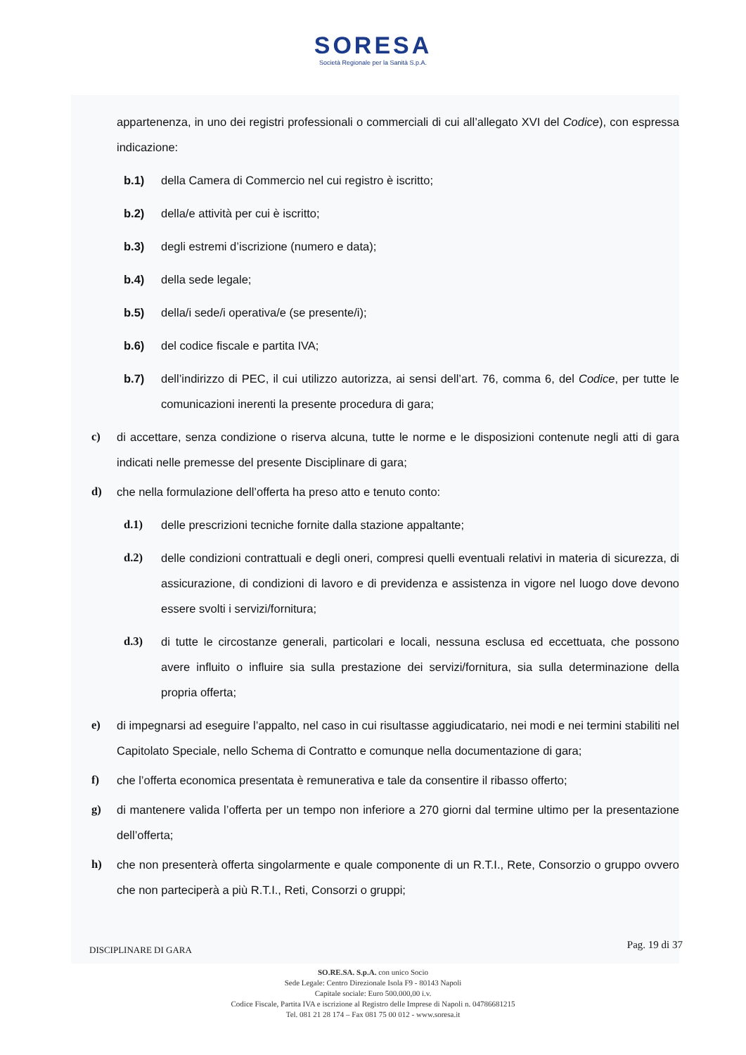SORESA
Società Regionale per la Sanità S.p.A.
appartenenza, in uno dei registri professionali o commerciali di cui all’allegato XVI del Codice), con espressa indicazione:
b.1) della Camera di Commercio nel cui registro è iscritto;
b.2) della/e attività per cui è iscritto;
b.3) degli estremi d’iscrizione (numero e data);
b.4) della sede legale;
b.5) della/i sede/i operativa/e (se presente/i);
b.6) del codice fiscale e partita IVA;
b.7) dell’indirizzo di PEC, il cui utilizzo autorizza, ai sensi dell’art. 76, comma 6, del Codice, per tutte le comunicazioni inerenti la presente procedura di gara;
c) di accettare, senza condizione o riserva alcuna, tutte le norme e le disposizioni contenute negli atti di gara indicati nelle premesse del presente Disciplinare di gara;
d) che nella formulazione dell’offerta ha preso atto e tenuto conto:
d.1) delle prescrizioni tecniche fornite dalla stazione appaltante;
d.2) delle condizioni contrattuali e degli oneri, compresi quelli eventuali relativi in materia di sicurezza, di assicurazione, di condizioni di lavoro e di previdenza e assistenza in vigore nel luogo dove devono essere svolti i servizi/fornitura;
d.3) di tutte le circostanze generali, particolari e locali, nessuna esclusa ed eccettuata, che possono avere influito o influire sia sulla prestazione dei servizi/fornitura, sia sulla determinazione della propria offerta;
e) di impegnarsi ad eseguire l’appalto, nel caso in cui risultasse aggiudicatario, nei modi e nei termini stabiliti nel Capitolato Speciale, nello Schema di Contratto e comunque nella documentazione di gara;
f) che l’offerta economica presentata è remunerativa e tale da consentire il ribasso offerto;
g) di mantenere valida l’offerta per un tempo non inferiore a 270 giorni dal termine ultimo per la presentazione dell’offerta;
h) che non presenterà offerta singolarmente e quale componente di un R.T.I., Rete, Consorzio o gruppo ovvero che non parteciperà a più R.T.I., Reti, Consorzi o gruppi;
DISCIPLINARE DI GARA Pag. 19 di 37
SO.RE.SA. S.p.A. con unico Socio
Sede Legale: Centro Direzionale Isola F9 - 80143 Napoli
Capitale sociale: Euro 500.000,00 i.v.
Codice Fiscale, Partita IVA e iscrizione al Registro delle Imprese di Napoli n. 04786681215
Tel. 081 21 28 174 – Fax 081 75 00 012 - www.soresa.it